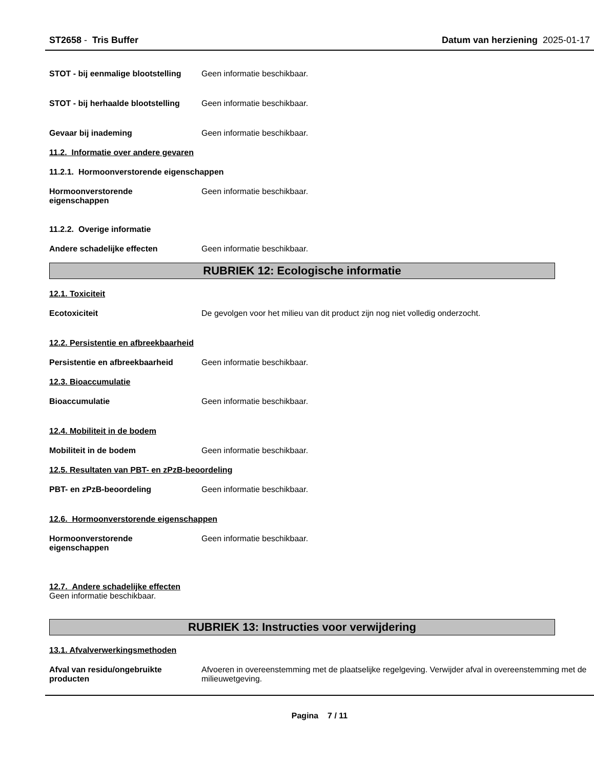ST2658 - Tris Buffer Datum van herziening 2025-01-17
STOT - bij eenmalige blootstelling
Geen informatie beschikbaar.
STOT - bij herhaalde blootstelling
Geen informatie beschikbaar.
Gevaar bij inademing Geen informatie beschikbaar.
11.2. Informatie over andere gevaren
11.2.1. Hormoonverstorende eigenschappen
Hormoonverstorende
eigenschappen
Geen informatie beschikbaar.
11.2.2. Overige informatie
Andere schadelijke effecten Geen informatie beschikbaar.
RUBRIEK 12: Ecologische informatie
12.1. Toxiciteit
Ecotoxiciteit De gevolgen voor het milieu van dit product zijn nog niet volledig onderzocht.
12.2. Persistentie en afbreekbaarheid
Persistentie en afbreekbaarheid
Geen informatie beschikbaar.
12.3. Bioaccumulatie
Bioaccumulatie Geen informatie beschikbaar.
12.4. Mobiliteit in de bodem
Mobiliteit in de bodem Geen informatie beschikbaar.
12.5. Resultaten van PBT- en zPzB-beoordeling
PBT- en zPzB-beoordeling Geen informatie beschikbaar.
12.6. Hormoonverstorende eigenschappen
Hormoonverstorende
eigenschappen
Geen informatie beschikbaar.
12.7. Andere schadelijke effecten
Geen informatie beschikbaar.
RUBRIEK 13: Instructies voor verwijdering
13.1. Afvalverwerkingsmethoden
Afval van residu/ongebruikte
producten
Afvoeren in overeenstemming met de plaatselijke regelgeving. Verwijder afval in overeenstemming met de milieuwetgeving.
Pagina 7 / 11